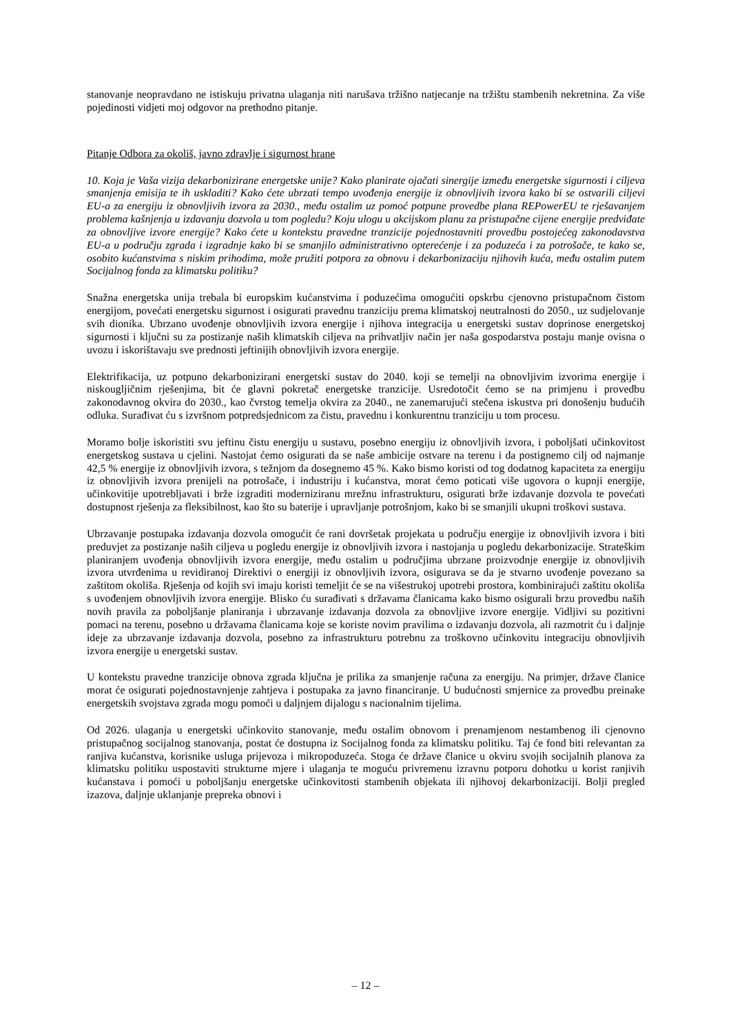stanovanje neopravdano ne istiskuju privatna ulaganja niti narušava tržišno natjecanje na tržištu stambenih nekretnina. Za više pojedinosti vidjeti moj odgovor na prethodno pitanje.
Pitanje Odbora za okoliš, javno zdravlje i sigurnost hrane
10. Koja je Vaša vizija dekarbonizirane energetske unije? Kako planirate ojačati sinergije između energetske sigurnosti i ciljeva smanjenja emisija te ih uskladiti? Kako ćete ubrzati tempo uvođenja energije iz obnovljivih izvora kako bi se ostvarili ciljevi EU-a za energiju iz obnovljivih izvora za 2030., među ostalim uz pomoć potpune provedbe plana REPowerEU te rješavanjem problema kašnjenja u izdavanju dozvola u tom pogledu? Koju ulogu u akcijskom planu za pristupačne cijene energije predviđate za obnovljive izvore energije? Kako ćete u kontekstu pravedne tranzicije pojednostavniti provedbu postojećeg zakonodavstva EU-a u području zgrada i izgradnje kako bi se smanjilo administrativno opterećenje i za poduzeća i za potrošače, te kako se, osobito kućanstvima s niskim prihodima, može pružiti potpora za obnovu i dekarbonizaciju njihovih kuća, među ostalim putem Socijalnog fonda za klimatsku politiku?
Snažna energetska unija trebala bi europskim kućanstvima i poduzećima omogućiti opskrbu cjenovno pristupačnom čistom energijom, povećati energetsku sigurnost i osigurati pravednu tranziciju prema klimatskoj neutralnosti do 2050., uz sudjelovanje svih dionika. Ubrzano uvođenje obnovljivih izvora energije i njihova integracija u energetski sustav doprinose energetskoj sigurnosti i ključni su za postizanje naših klimatskih ciljeva na prihvatljiv način jer naša gospodarstva postaju manje ovisna o uvozu i iskorištavaju sve prednosti jeftinijih obnovljivih izvora energije.
Elektrifikacija, uz potpuno dekarbonizirani energetski sustav do 2040. koji se temelji na obnovljivim izvorima energije i niskougljičnim rješenjima, bit će glavni pokretač energetske tranzicije. Usredotočit ćemo se na primjenu i provedbu zakonodavnog okvira do 2030., kao čvrstog temelja okvira za 2040., ne zanemarujući stečena iskustva pri donošenju budućih odluka. Surađivat ću s izvršnom potpredsjednicom za čistu, pravednu i konkurentnu tranziciju u tom procesu.
Moramo bolje iskoristiti svu jeftinu čistu energiju u sustavu, posebno energiju iz obnovljivih izvora, i poboljšati učinkovitost energetskog sustava u cjelini. Nastojat ćemo osigurati da se naše ambicije ostvare na terenu i da postignemo cilj od najmanje 42,5 % energije iz obnovljivih izvora, s težnjom da dosegnemo 45 %. Kako bismo koristi od tog dodatnog kapaciteta za energiju iz obnovljivih izvora prenijeli na potrošače, i industriju i kućanstva, morat ćemo poticati više ugovora o kupnji energije, učinkovitije upotrebljavati i brže izgraditi moderniziranu mrežnu infrastrukturu, osigurati brže izdavanje dozvola te povećati dostupnost rješenja za fleksibilnost, kao što su baterije i upravljanje potrošnjom, kako bi se smanjili ukupni troškovi sustava.
Ubrzavanje postupaka izdavanja dozvola omogućit će rani dovršetak projekata u području energije iz obnovljivih izvora i biti preduvjet za postizanje naših ciljeva u pogledu energije iz obnovljivih izvora i nastojanja u pogledu dekarbonizacije. Strateškim planiranjem uvođenja obnovljivih izvora energije, među ostalim u područjima ubrzane proizvodnje energije iz obnovljivih izvora utvrđenima u revidiranoj Direktivi o energiji iz obnovljivih izvora, osigurava se da je stvarno uvođenje povezano sa zaštitom okoliša. Rješenja od kojih svi imaju koristi temeljit će se na višestrukoj upotrebi prostora, kombinirajući zaštitu okoliša s uvođenjem obnovljivih izvora energije. Blisko ću surađivati s državama članicama kako bismo osigurali brzu provedbu naših novih pravila za poboljšanje planiranja i ubrzavanje izdavanja dozvola za obnovljive izvore energije. Vidljivi su pozitivni pomaci na terenu, posebno u državama članicama koje se koriste novim pravilima o izdavanju dozvola, ali razmotrit ću i daljnje ideje za ubrzavanje izdavanja dozvola, posebno za infrastrukturu potrebnu za troškovno učinkovitu integraciju obnovljivih izvora energije u energetski sustav.
U kontekstu pravedne tranzicije obnova zgrada ključna je prilika za smanjenje računa za energiju. Na primjer, države članice morat će osigurati pojednostavnjenje zahtjeva i postupaka za javno financiranje. U budućnosti smjernice za provedbu preinake energetskih svojstava zgrada mogu pomoći u daljnjem dijalogu s nacionalnim tijelima.
Od 2026. ulaganja u energetski učinkovito stanovanje, među ostalim obnovom i prenamjenom nestambenog ili cjenovno pristupačnog socijalnog stanovanja, postat će dostupna iz Socijalnog fonda za klimatsku politiku. Taj će fond biti relevantan za ranjiva kućanstva, korisnike usluga prijevoza i mikropoduzeća. Stoga će države članice u okviru svojih socijalnih planova za klimatsku politiku uspostaviti strukturne mjere i ulaganja te moguću privremenu izravnu potporu dohotku u korist ranjivih kućanstava i pomoći u poboljšanju energetske učinkovitosti stambenih objekata ili njihovoj dekarbonizaciji. Bolji pregled izazova, daljnje uklanjanje prepreka obnovi i
– 12 –